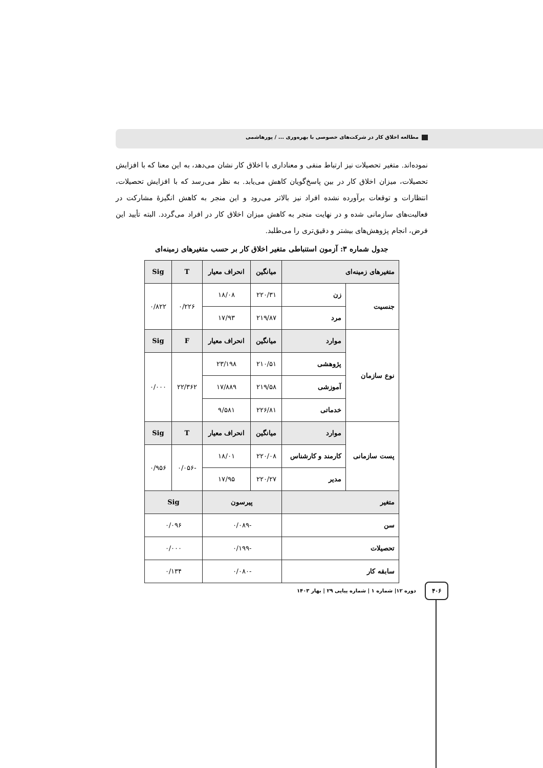مطالعه اخلاق کار در شرکت‌های خصوصی با بهره‌وری ... / پورهاشمی
نموده‌اند. متغیر تحصیلات نیز ارتباط منفی و معناداری با اخلاق کار نشان می‌دهد، به این معنا که با افزایش تحصیلات، میزان اخلاق کار در بین پاسخ‌گویان کاهش می‌یابد. به نظر می‌رسد که با افزایش تحصیلات، انتظارات و توقعات برآورده نشده افراد نیز بالاتر می‌رود و این منجر به کاهش انگیزهٔ مشارکت در فعالیت‌های سازمانی شده و در نهایت منجر به کاهش میزان اخلاق کار در افراد می‌گردد. البته تأیید این فرض، انجام پژوهش‌های بیشتر و دقیق‌تری را می‌طلبد.
جدول شماره ۳: آزمون استنباطی متغیر اخلاق کار بر حسب متغیرهای زمینه‌ای
| متغیرهای زمینه‌ای | | میانگین | انحراف معیار | T | Sig |
| --- | --- | --- | --- | --- | --- |
| جنسیت | زن | ۲۲۰/۳۱ | ۱۸/۰۸ | ۰/۲۲۶ | ۰/۸۲۲ |
| | مرد | ۲۱۹/۸۷ | ۱۷/۹۳ | | |
| نوع سازمان | موارد | میانگین | انحراف معیار | F | Sig |
| | پژوهشی | ۲۱۰/۵۱ | ۲۳/۱۹۸ | ۲۲/۳۶۲ | ۰/۰۰۰ |
| | آموزشی | ۲۱۹/۵۸ | ۱۷/۸۸۹ | | |
| | خدماتی | ۲۲۶/۸۱ | ۹/۵۸۱ | | |
| پست سازمانی | موارد | میانگین | انحراف معیار | T | Sig |
| | کارمند و کارشناس | ۲۲۰/۰۸ | ۱۸/۰۱ | -۰/۰۵۶ | ۰/۹۵۶ |
| | مدیر | ۲۲۰/۲۷ | ۱۷/۹۵ | | |
| متغیر | | پیرسون | | Sig | |
| سن | | -۰/۰۸۹ | | ۰/۰۹۶ | |
| تحصیلات | | -۰/۱۹۹ | | ۰/۰۰۰ | |
| سابقه کار | | -۰/۰۸۰ | | ۰/۱۳۴ | |
دوره ۱۲| شماره ۱ | شماره پیاپی ۲۹ | بهار ۱۴۰۳
۴۰۶